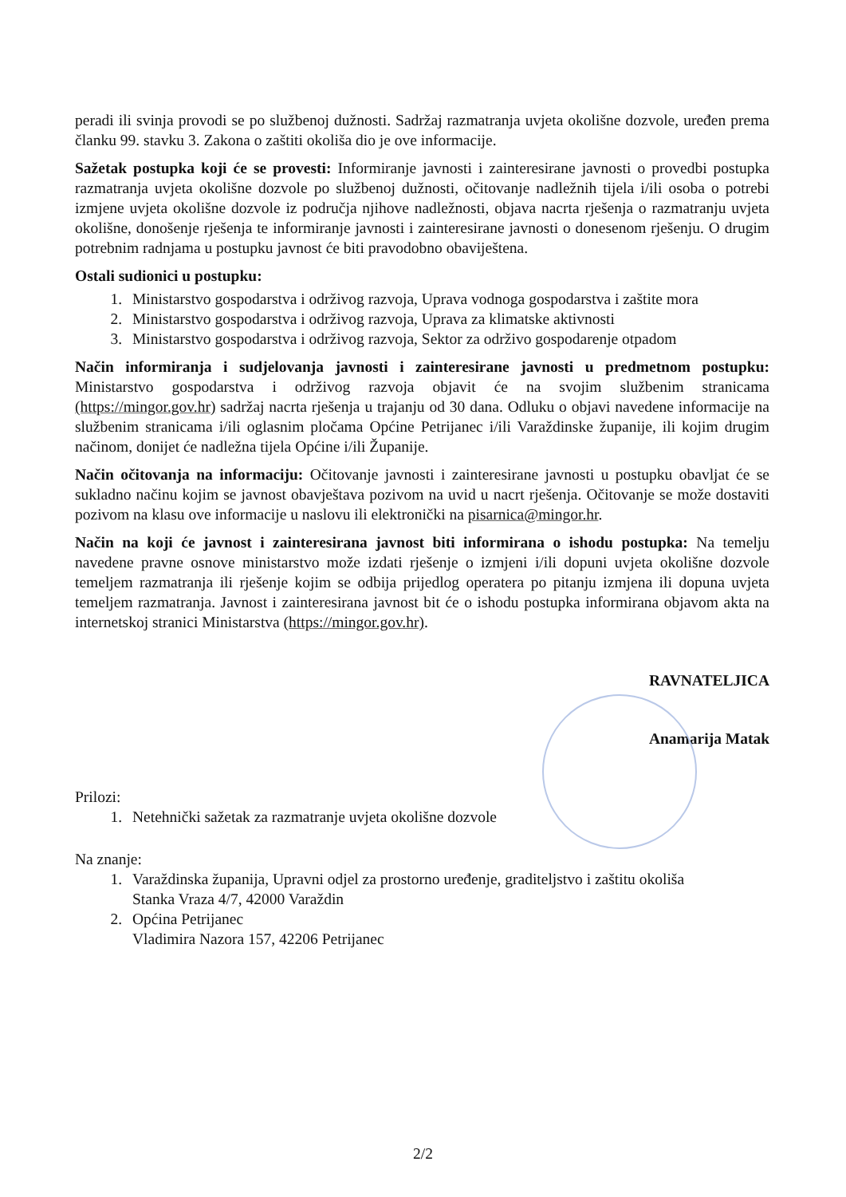peradi ili svinja provodi se po službenoj dužnosti. Sadržaj razmatranja uvjeta okolišne dozvole, uređen prema članku 99. stavku 3. Zakona o zaštiti okoliša dio je ove informacije.
Sažetak postupka koji će se provesti: Informiranje javnosti i zainteresirane javnosti o provedbi postupka razmatranja uvjeta okolišne dozvole po službenoj dužnosti, očitovanje nadležnih tijela i/ili osoba o potrebi izmjene uvjeta okolišne dozvole iz područja njihove nadležnosti, objava nacrta rješenja o razmatranju uvjeta okolišne, donošenje rješenja te informiranje javnosti i zainteresirane javnosti o donesenom rješenju. O drugim potrebnim radnjama u postupku javnost će biti pravodobno obaviještena.
Ostali sudionici u postupku:
1. Ministarstvo gospodarstva i održivog razvoja, Uprava vodnoga gospodarstva i zaštite mora
2. Ministarstvo gospodarstva i održivog razvoja, Uprava za klimatske aktivnosti
3. Ministarstvo gospodarstva i održivog razvoja, Sektor za održivo gospodarenje otpadom
Način informiranja i sudjelovanja javnosti i zainteresirane javnosti u predmetnom postupku: Ministarstvo gospodarstva i održivog razvoja objavit će na svojim službenim stranicama (https://mingor.gov.hr) sadržaj nacrta rješenja u trajanju od 30 dana. Odluku o objavi navedene informacije na službenim stranicama i/ili oglasnim pločama Općine Petrijanec i/ili Varaždinske županije, ili kojim drugim načinom, donijet će nadležna tijela Općine i/ili Županije.
Način očitovanja na informaciju: Očitovanje javnosti i zainteresirane javnosti u postupku obavljat će se sukladno načinu kojim se javnost obavještava pozivom na uvid u nacrt rješenja. Očitovanje se može dostaviti pozivom na klasu ove informacije u naslovu ili elektronički na pisarnica@mingor.hr.
Način na koji će javnost i zainteresirana javnost biti informirana o ishodu postupka: Na temelju navedene pravne osnove ministarstvo može izdati rješenje o izmjeni i/ili dopuni uvjeta okolišne dozvole temeljem razmatranja ili rješenje kojim se odbija prijedlog operatera po pitanju izmjena ili dopuna uvjeta temeljem razmatranja. Javnost i zainteresirana javnost bit će o ishodu postupka informirana objavom akta na internetskoj stranici Ministarstva (https://mingor.gov.hr).
RAVNATELJICA
Anamarija Matak
Prilozi:
1. Netehnički sažetak za razmatranje uvjeta okolišne dozvole
Na znanje:
1. Varaždinska županija, Upravni odjel za prostorno uređenje, graditeljstvo i zaštitu okoliša
Stanka Vraza 4/7, 42000 Varaždin
2. Općina Petrijanec
Vladimira Nazora 157, 42206 Petrijanec
2/2